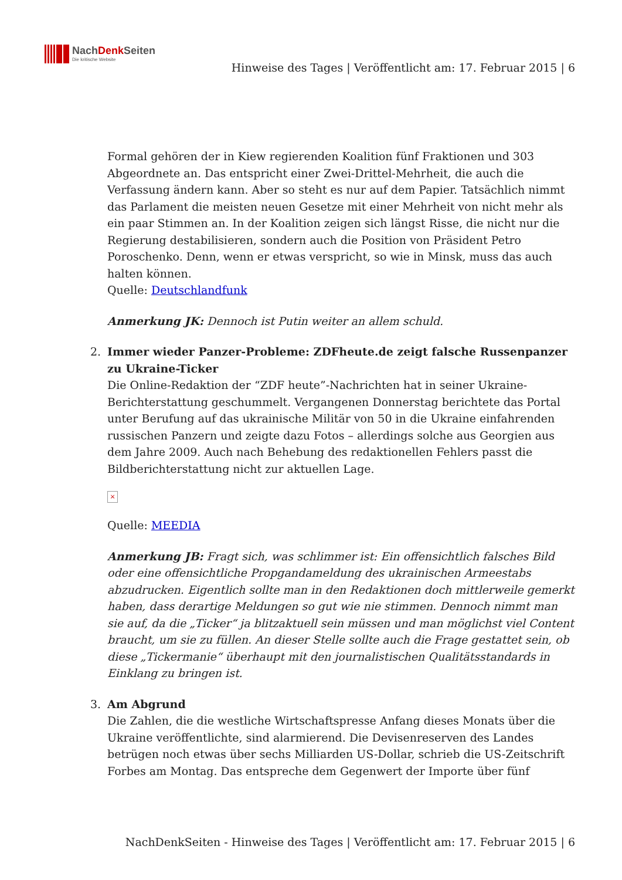NachDenk Seiten
Die kritische Website
Hinweise des Tages | Veröffentlicht am: 17. Februar 2015 | 6
Formal gehören der in Kiew regierenden Koalition fünf Fraktionen und 303 Abgeordnete an. Das entspricht einer Zwei-Drittel-Mehrheit, die auch die Verfassung ändern kann. Aber so steht es nur auf dem Papier. Tatsächlich nimmt das Parlament die meisten neuen Gesetze mit einer Mehrheit von nicht mehr als ein paar Stimmen an. In der Koalition zeigen sich längst Risse, die nicht nur die Regierung destabilisieren, sondern auch die Position von Präsident Petro Poroschenko. Denn, wenn er etwas verspricht, so wie in Minsk, muss das auch halten können.
Quelle: Deutschlandfunk
Anmerkung JK: Dennoch ist Putin weiter an allem schuld.
2. Immer wieder Panzer-Probleme: ZDFheute.de zeigt falsche Russenpanzer zu Ukraine-Ticker
Die Online-Redaktion der “ZDF heute”-Nachrichten hat in seiner Ukraine-Berichterstattung geschummelt. Vergangenen Donnerstag berichtete das Portal unter Berufung auf das ukrainische Militär von 50 in die Ukraine einfahrenden russischen Panzern und zeigte dazu Fotos – allerdings solche aus Georgien aus dem Jahre 2009. Auch nach Behebung des redaktionellen Fehlers passt die Bildberichterstattung nicht zur aktuellen Lage.
×
Quelle: MEEDIA
Anmerkung JB: Fragt sich, was schlimmer ist: Ein offensichtlich falsches Bild oder eine offensichtliche Propgandameldung des ukrainischen Armeestabs abzudrucken. Eigentlich sollte man in den Redaktionen doch mittlerweile gemerkt haben, dass derartige Meldungen so gut wie nie stimmen. Dennoch nimmt man sie auf, da die „Ticker“ ja blitzaktuell sein müssen und man möglichst viel Content braucht, um sie zu füllen. An dieser Stelle sollte auch die Frage gestattet sein, ob diese „Tickermanie“ überhaupt mit den journalistischen Qualitätsstandards in Einklang zu bringen ist.
3. Am Abgrund
Die Zahlen, die die westliche Wirtschaftspresse Anfang dieses Monats über die Ukraine veröffentlichte, sind alarmierend. Die Devisenreserven des Landes betrügen noch etwas über sechs Milliarden US-Dollar, schrieb die US-Zeitschrift Forbes am Montag. Das entspreche dem Gegenwert der Importe über fünf
NachDenkSeiten - Hinweise des Tages | Veröffentlicht am: 17. Februar 2015 | 6